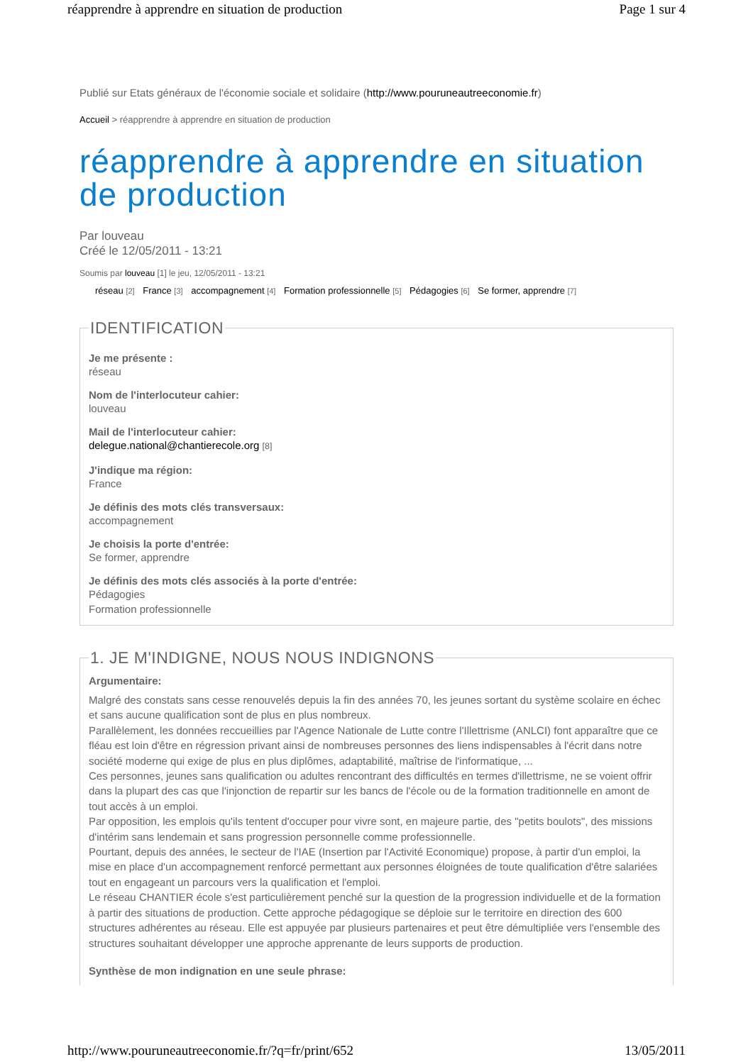réapprendre à apprendre en situation de production Page 1 sur 4
Publié sur Etats généraux de l'économie sociale et solidaire (http://www.pouruneautreeconomie.fr)
Accueil > réapprendre à apprendre en situation de production
réapprendre à apprendre en situation de production
Par louveau
Créé le 12/05/2011 - 13:21
Soumis par louveau [1] le jeu, 12/05/2011 - 13:21
réseau [2] France [3] accompagnement [4] Formation professionnelle [5] Pédagogies [6] Se former, apprendre [7]
IDENTIFICATION
Je me présente :
réseau
Nom de l'interlocuteur cahier:
louveau
Mail de l'interlocuteur cahier:
delegue.national@chantierecole.org [8]
J'indique ma région:
France
Je définis des mots clés transversaux:
accompagnement
Je choisis la porte d'entrée:
Se former, apprendre
Je définis des mots clés associés à la porte d'entrée:
Pédagogies
Formation professionnelle
1. JE M'INDIGNE, NOUS NOUS INDIGNONS
Argumentaire:
Malgré des constats sans cesse renouvelés depuis la fin des années 70, les jeunes sortant du système scolaire en échec et sans aucune qualification sont de plus en plus nombreux.
Parallèlement, les données reccueillies par l'Agence Nationale de Lutte contre l'Illettrisme (ANLCI) font apparaître que ce fléau est loin d'être en régression privant ainsi de nombreuses personnes des liens indispensables à l'écrit dans notre société moderne qui exige de plus en plus diplômes, adaptabilité, maîtrise de l'informatique, ...
Ces personnes, jeunes sans qualification ou adultes rencontrant des difficultés en termes d'illettrisme, ne se voient offrir dans la plupart des cas que l'injonction de repartir sur les bancs de l'école ou de la formation traditionnelle en amont de tout accès à un emploi.
Par opposition, les emplois qu'ils tentent d'occuper pour vivre sont, en majeure partie, des "petits boulots", des missions d'intérim sans lendemain et sans progression personnelle comme professionnelle.
Pourtant, depuis des années, le secteur de l'IAE (Insertion par l'Activité Economique) propose, à partir d'un emploi, la mise en place d'un accompagnement renforcé permettant aux personnes éloignées de toute qualification d'être salariées tout en engageant un parcours vers la qualification et l'emploi.
Le réseau CHANTIER école s'est particulièrement penché sur la question de la progression individuelle et de la formation à partir des situations de production. Cette approche pédagogique se déploie sur le territoire en direction des 600 structures adhérentes au réseau. Elle est appuyée par plusieurs partenaires et peut être démultipliée vers l'ensemble des structures souhaitant développer une approche apprenante de leurs supports de production.
Synthèse de mon indignation en une seule phrase:
http://www.pouruneautreeconomie.fr/?q=fr/print/652 13/05/2011